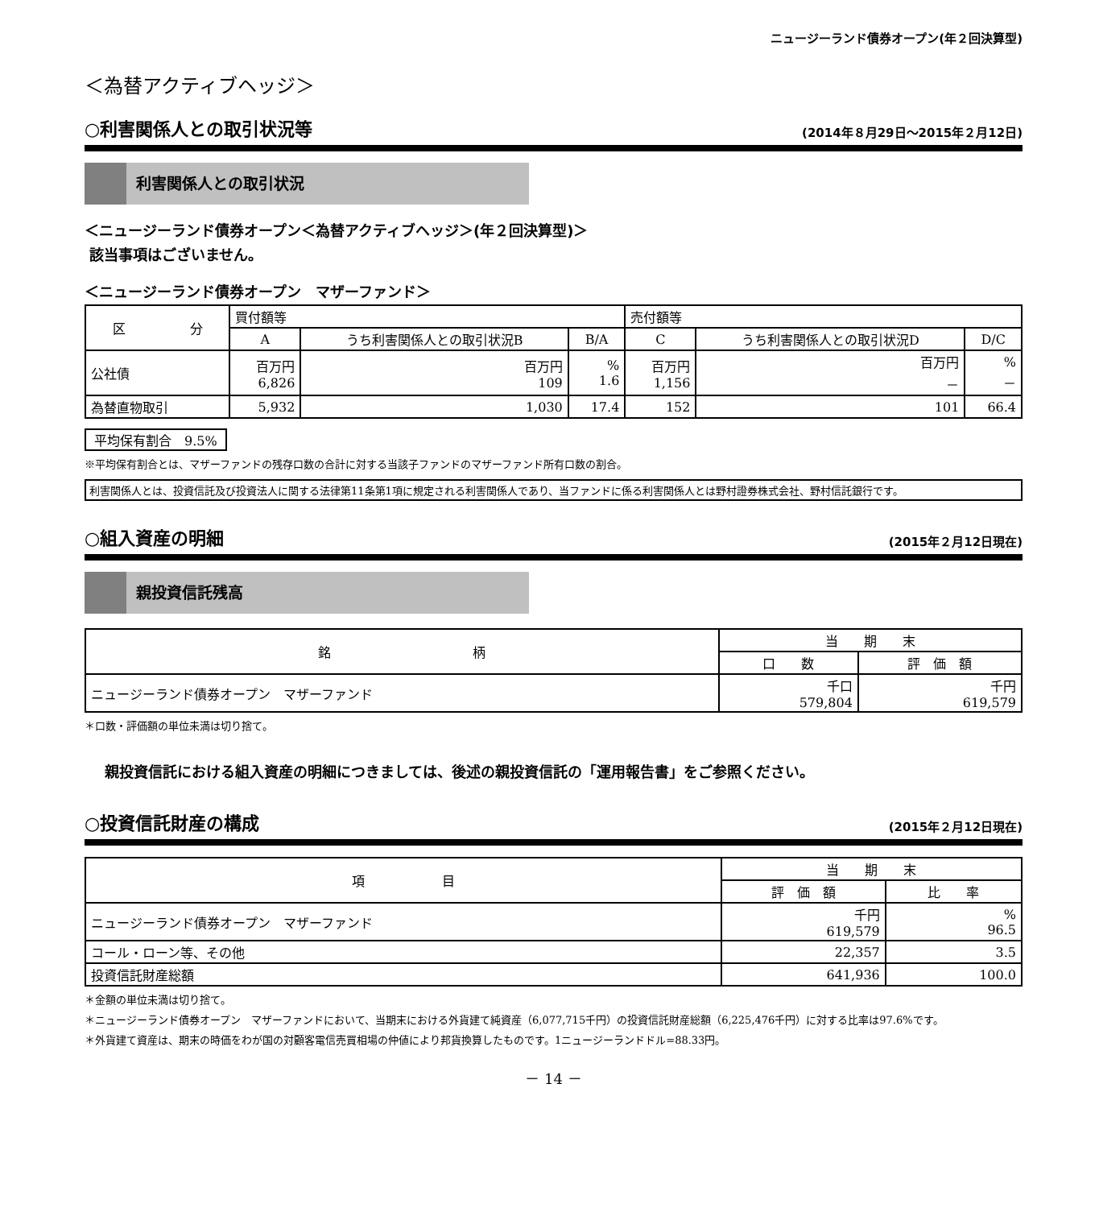ニュージーランド債券オープン(年２回決算型)
＜為替アクティブヘッジ＞
○利害関係人との取引状況等 (2014年８月29日～2015年２月12日)
利害関係人との取引状況
＜ニュージーランド債券オープン＜為替アクティブヘッジ＞(年２回決算型)＞
該当事項はございません。
＜ニュージーランド債券オープン　マザーファンド＞
| 区 分 | 買付額等 | | | 売付額等 | | |
| --- | --- | --- | --- | --- | --- | --- |
| | A | うち利害関係人との取引状況B | B/A | C | うち利害関係人との取引状況D | D/C |
| 公社債 | 百万円 6,826 | 百万円 109 | % 1.6 | 百万円 1,156 | 百万円 － | % － |
| 為替直物取引 | 5,932 | 1,030 | 17.4 | 152 | 101 | 66.4 |
平均保有割合　9.5%
※平均保有割合とは、マザーファンドの残存口数の合計に対する当該子ファンドのマザーファンド所有口数の割合。
利害関係人とは、投資信託及び投資法人に関する法律第11条第1項に規定される利害関係人であり、当ファンドに係る利害関係人とは野村證券株式会社、野村信託銀行です。
○組入資産の明細 (2015年２月12日現在)
親投資信託残高
| 銘 柄 | 当 期 末 | |
| --- | --- | --- |
| | 口 数 | 評 価 額 |
| ニュージーランド債券オープン マザーファンド | 千口 579,804 | 千円 619,579 |
＊口数・評価額の単位未満は切り捨て。
親投資信託における組入資産の明細につきましては、後述の親投資信託の「運用報告書」をご参照ください。
○投資信託財産の構成 (2015年２月12日現在)
| 項 目 | 当 期 末 | |
| --- | --- | --- |
| | 評 価 額 | 比 率 |
| ニュージーランド債券オープン マザーファンド | 千円 619,579 | % 96.5 |
| コール・ローン等、その他 | 22,357 | 3.5 |
| 投資信託財産総額 | 641,936 | 100.0 |
＊金額の単位未満は切り捨て。
＊ニュージーランド債券オープン　マザーファンドにおいて、当期末における外貨建て純資産（6,077,715千円）の投資信託財産総額（6,225,476千円）に対する比率は97.6%です。
＊外貨建て資産は、期末の時価をわが国の対顧客電信売買相場の仲値により邦貨換算したものです。1ニュージーランドドル=88.33円。
－ 14 －